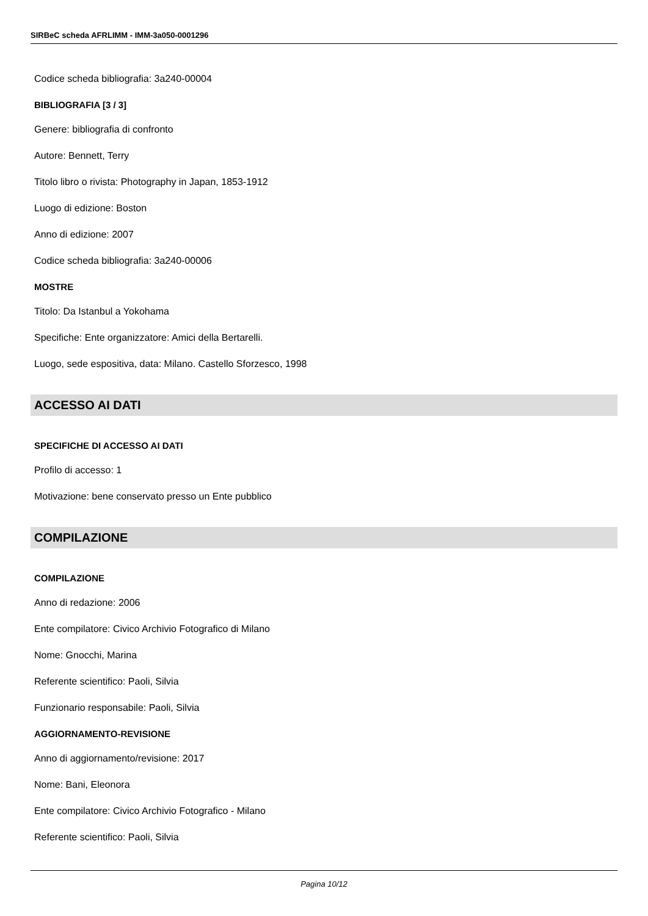SIRBeC scheda AFRLIMM - IMM-3a050-0001296
Codice scheda bibliografia: 3a240-00004
BIBLIOGRAFIA [3 / 3]
Genere: bibliografia di confronto
Autore: Bennett, Terry
Titolo libro o rivista: Photography in Japan, 1853-1912
Luogo di edizione: Boston
Anno di edizione: 2007
Codice scheda bibliografia: 3a240-00006
MOSTRE
Titolo: Da Istanbul a Yokohama
Specifiche: Ente organizzatore: Amici della Bertarelli.
Luogo, sede espositiva, data: Milano. Castello Sforzesco, 1998
ACCESSO AI DATI
SPECIFICHE DI ACCESSO AI DATI
Profilo di accesso: 1
Motivazione: bene conservato presso un Ente pubblico
COMPILAZIONE
COMPILAZIONE
Anno di redazione: 2006
Ente compilatore: Civico Archivio Fotografico di Milano
Nome: Gnocchi, Marina
Referente scientifico: Paoli, Silvia
Funzionario responsabile: Paoli, Silvia
AGGIORNAMENTO-REVISIONE
Anno di aggiornamento/revisione: 2017
Nome: Bani, Eleonora
Ente compilatore: Civico Archivio Fotografico - Milano
Referente scientifico: Paoli, Silvia
Pagina 10/12